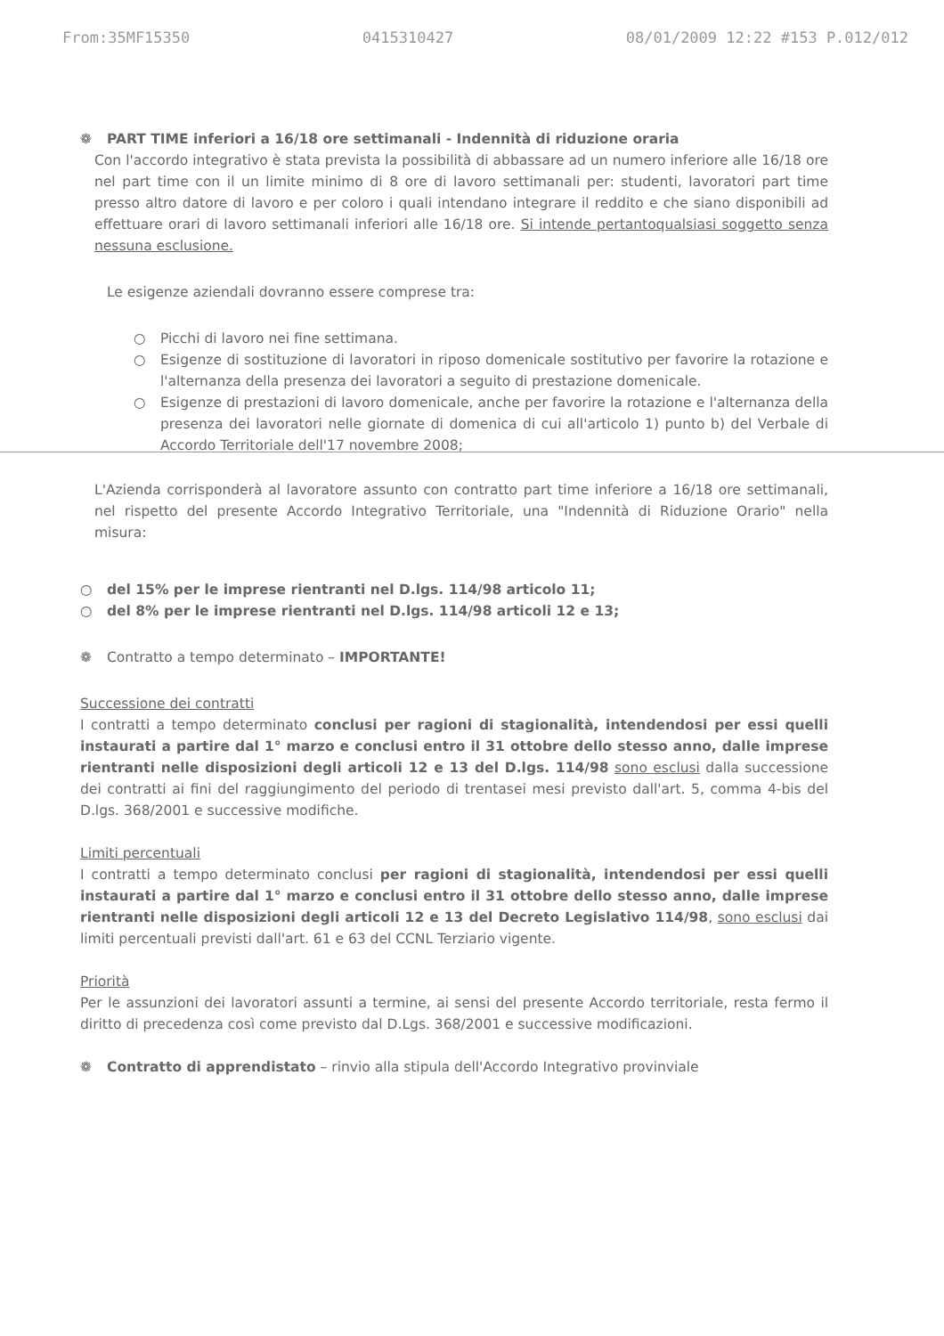From:35MF15350 0415310427 08/01/2009 12:22 #153 P.012/012
❁ PART TIME inferiori a 16/18 ore settimanali - Indennità di riduzione oraria
Con l'accordo integrativo è stata prevista la possibilità di abbassare ad un numero inferiore alle 16/18 ore nel part time con il un limite minimo di 8 ore di lavoro settimanali per: studenti, lavoratori part time presso altro datore di lavoro e per coloro i quali intendano integrare il reddito e che siano disponibili ad effettuare orari di lavoro settimanali inferiori alle 16/18 ore. Si intende pertantoqualsiasi soggetto senza nessuna esclusione.
Le esigenze aziendali dovranno essere comprese tra:
○ Picchi di lavoro nei fine settimana.
○ Esigenze di sostituzione di lavoratori in riposo domenicale sostitutivo per favorire la rotazione e l'alternanza della presenza dei lavoratori a seguito di prestazione domenicale.
○ Esigenze di prestazioni di lavoro domenicale, anche per favorire la rotazione e l'alternanza della presenza dei lavoratori nelle giornate di domenica di cui all'articolo 1) punto b) del Verbale di Accordo Territoriale dell'17 novembre 2008;
L'Azienda corrisponderà al lavoratore assunto con contratto part time inferiore a 16/18 ore settimanali, nel rispetto del presente Accordo Integrativo Territoriale, una "Indennità di Riduzione Orario" nella misura:
○ del 15% per le imprese rientranti nel D.lgs. 114/98 articolo 11;
○ del 8% per le imprese rientranti nel D.lgs. 114/98 articoli 12 e 13;
❁ Contratto a tempo determinato – IMPORTANTE!
Successione dei contratti
I contratti a tempo determinato conclusi per ragioni di stagionalità, intendendosi per essi quelli instaurati a partire dal 1° marzo e conclusi entro il 31 ottobre dello stesso anno, dalle imprese rientranti nelle disposizioni degli articoli 12 e 13 del D.lgs. 114/98 sono esclusi dalla successione dei contratti ai fini del raggiungimento del periodo di trentasei mesi previsto dall'art. 5, comma 4-bis del D.lgs. 368/2001 e successive modifiche.
Limiti percentuali
I contratti a tempo determinato conclusi per ragioni di stagionalità, intendendosi per essi quelli instaurati a partire dal 1° marzo e conclusi entro il 31 ottobre dello stesso anno, dalle imprese rientranti nelle disposizioni degli articoli 12 e 13 del Decreto Legislativo 114/98, sono esclusi dai limiti percentuali previsti dall'art. 61 e 63 del CCNL Terziario vigente.
Priorità
Per le assunzioni dei lavoratori assunti a termine, ai sensi del presente Accordo territoriale, resta fermo il diritto di precedenza così come previsto dal D.Lgs. 368/2001 e successive modificazioni.
❁ Contratto di apprendistato – rinvio alla stipula dell'Accordo Integrativo provinviale